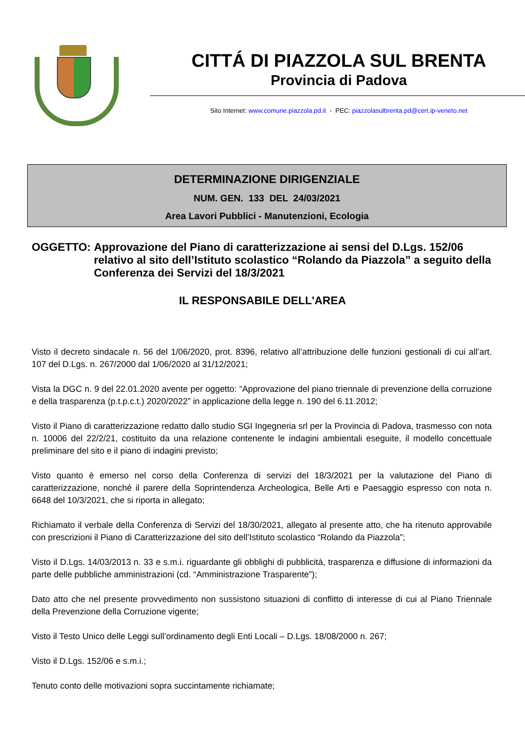CITTÁ DI PIAZZOLA SUL BRENTA
Provincia di Padova
Sito Internet: www.comune.piazzola.pd.it - PEC: piazzolasulbrenta.pd@cert.ip-veneto.net
DETERMINAZIONE DIRIGENZIALE
NUM. GEN. 133 DEL 24/03/2021
Area Lavori Pubblici - Manutenzioni, Ecologia
OGGETTO: Approvazione del Piano di caratterizzazione ai sensi del D.Lgs. 152/06 relativo al sito dell’Istituto scolastico “Rolando da Piazzola” a seguito della Conferenza dei Servizi del 18/3/2021
IL RESPONSABILE DELL'AREA
Visto il decreto sindacale n. 56 del 1/06/2020, prot. 8396, relativo all’attribuzione delle funzioni gestionali di cui all’art. 107 del D.Lgs. n. 267/2000 dal 1/06/2020 al 31/12/2021;
Vista la DGC n. 9 del 22.01.2020 avente per oggetto: “Approvazione del piano triennale di prevenzione della corruzione e della trasparenza (p.t.p.c.t.) 2020/2022” in applicazione della legge n. 190 del 6.11.2012;
Visto il Piano di caratterizzazione redatto dallo studio SGI Ingegneria srl per la Provincia di Padova, trasmesso con nota n. 10006 del 22/2/21, costituito da una relazione contenente le indagini ambientali eseguite, il modello concettuale preliminare del sito e il piano di indagini previsto;
Visto quanto è emerso nel corso della Conferenza di servizi del 18/3/2021 per la valutazione del Piano di caratterizzazione, nonché il parere della Soprintendenza Archeologica, Belle Arti e Paesaggio espresso con nota n. 6648 del 10/3/2021, che si riporta in allegato;
Richiamato il verbale della Conferenza di Servizi del 18/30/2021, allegato al presente atto, che ha ritenuto approvabile con prescrizioni il Piano di Caratterizzazione del sito dell’Istituto scolastico “Rolando da Piazzola”;
Visto il D.Lgs. 14/03/2013 n. 33 e s.m.i. riguardante gli obblighi di pubblicità, trasparenza e diffusione di informazioni da parte delle pubbliche amministrazioni (cd. “Amministrazione Trasparente”);
Dato atto che nel presente provvedimento non sussistono situazioni di conflitto di interesse di cui al Piano Triennale della Prevenzione della Corruzione vigente;
Visto il Testo Unico delle Leggi sull’ordinamento degli Enti Locali – D.Lgs. 18/08/2000 n. 267;
Visto il D.Lgs. 152/06 e s.m.i.;
Tenuto conto delle motivazioni sopra succintamente richiamate;